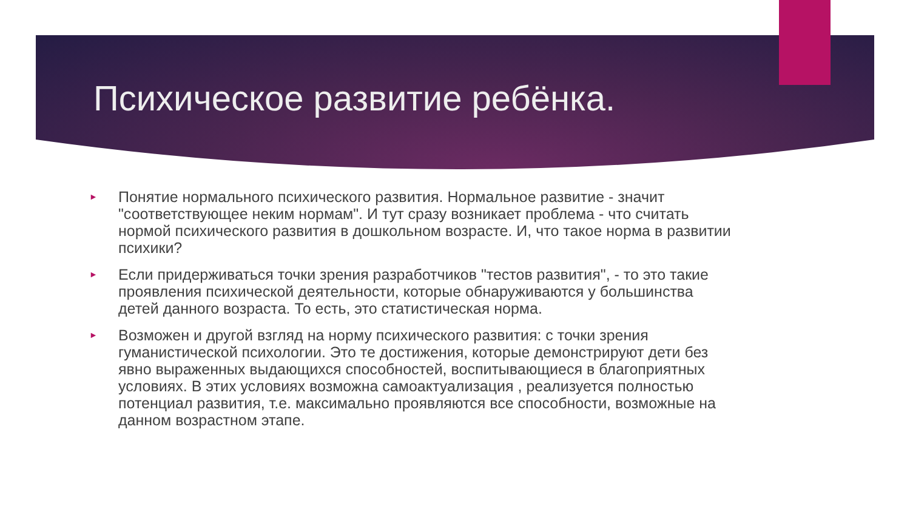Психическое развитие ребёнка.
► Понятие нормального психического развития. Нормальное развитие - значит "соответствующее неким нормам". И тут сразу возникает проблема - что считать нормой психического развития в дошкольном возрасте. И, что такое норма в развитии психики?
► Если придерживаться точки зрения разработчиков "тестов развития", - то это такие проявления психической деятельности, которые обнаруживаются у большинства детей данного возраста. То есть, это статистическая норма.
► Возможен и другой взгляд на норму психического развития: с точки зрения гуманистической психологии. Это те достижения, которые демонстрируют дети без явно выраженных выдающихся способностей, воспитывающиеся в благоприятных условиях. В этих условиях возможна самоактуализация , реализуется полностью потенциал развития, т.е. максимально проявляются все способности, возможные на данном возрастном этапе.